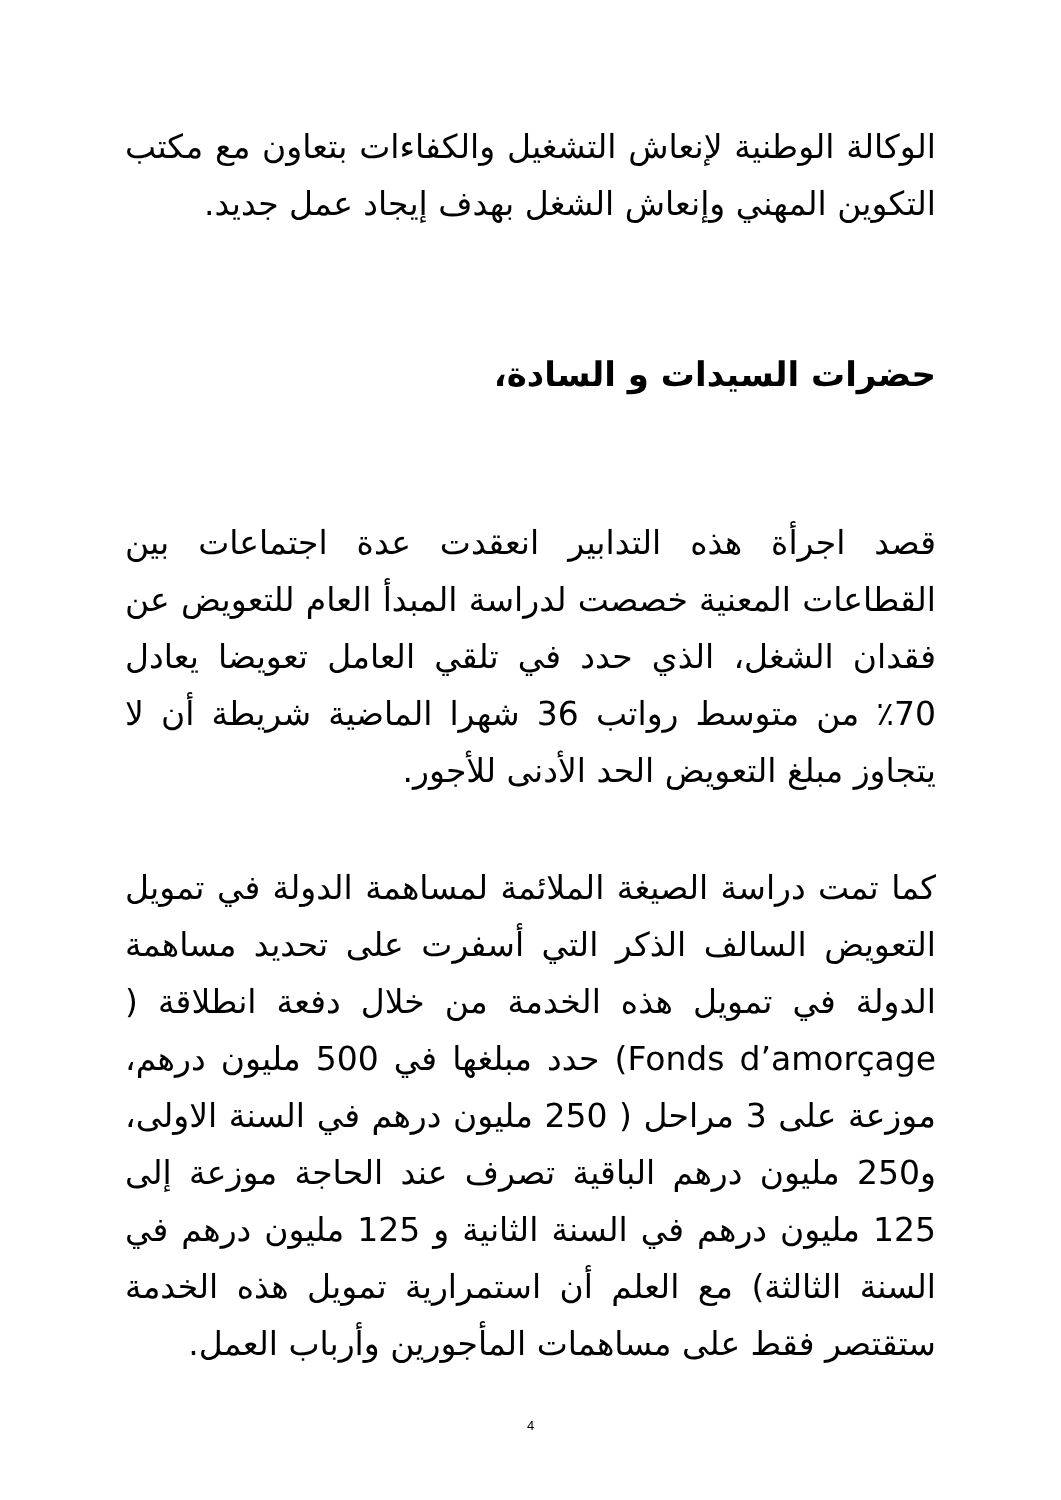الوكالة الوطنية لإنعاش التشغيل والكفاءات بتعاون مع مكتب التكوين المهني وإنعاش الشغل بهدف إيجاد عمل جديد.
حضرات السيدات و السادة،
قصد اجرأة هذه التدابير انعقدت عدة اجتماعات بين القطاعات المعنية خصصت لدراسة المبدأ العام للتعويض عن فقدان الشغل، الذي حدد في تلقي العامل تعويضا يعادل 70٪ من متوسط رواتب 36 شهرا الماضية شريطة أن لا يتجاوز مبلغ التعويض الحد الأدنى للأجور.
كما تمت دراسة الصيغة الملائمة لمساهمة الدولة في تمويل التعويض السالف الذكر التي أسفرت على تحديد مساهمة الدولة في تمويل هذه الخدمة من خلال دفعة انطلاقة ( Fonds d’amorçage) حدد مبلغها في 500 مليون درهم، موزعة على 3 مراحل ( 250 مليون درهم في السنة الاولى، و250 مليون درهم الباقية تصرف عند الحاجة موزعة إلى 125 مليون درهم في السنة الثانية و 125 مليون درهم في السنة الثالثة) مع العلم أن استمرارية تمويل هذه الخدمة ستقتصر فقط على مساهمات المأجورين وأرباب العمل.
4